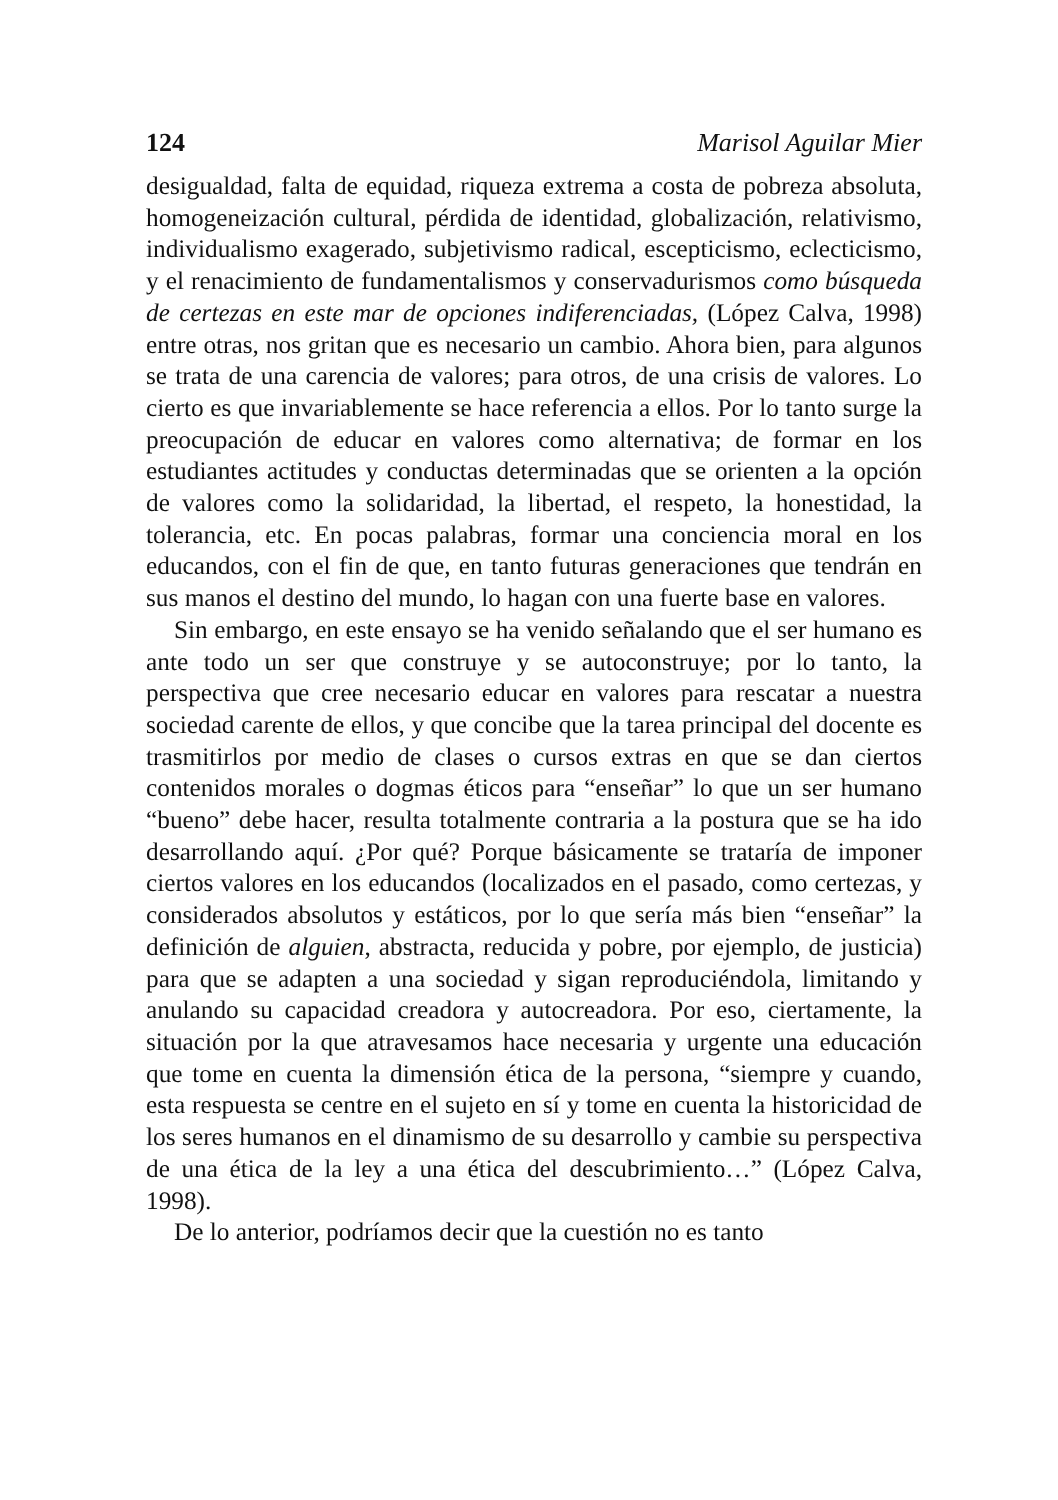124 Marisol Aguilar Mier
desigualdad, falta de equidad, riqueza extrema a costa de pobreza absoluta, homogeneización cultural, pérdida de identidad, globalización, relativismo, individualismo exagerado, subjetivismo radical, escepticismo, eclecticismo, y el renacimiento de fundamentalismos y conservadurismos como búsqueda de certezas en este mar de opciones indiferenciadas, (López Calva, 1998) entre otras, nos gritan que es necesario un cambio. Ahora bien, para algunos se trata de una carencia de valores; para otros, de una crisis de valores. Lo cierto es que invariablemente se hace referencia a ellos. Por lo tanto surge la preocupación de educar en valores como alternativa; de formar en los estudiantes actitudes y conductas determinadas que se orienten a la opción de valores como la solidaridad, la libertad, el respeto, la honestidad, la tolerancia, etc. En pocas palabras, formar una conciencia moral en los educandos, con el fin de que, en tanto futuras generaciones que tendrán en sus manos el destino del mundo, lo hagan con una fuerte base en valores.
Sin embargo, en este ensayo se ha venido señalando que el ser humano es ante todo un ser que construye y se autoconstruye; por lo tanto, la perspectiva que cree necesario educar en valores para rescatar a nuestra sociedad carente de ellos, y que concibe que la tarea principal del docente es trasmitirlos por medio de clases o cursos extras en que se dan ciertos contenidos morales o dogmas éticos para “enseñar” lo que un ser humano “bueno” debe hacer, resulta totalmente contraria a la postura que se ha ido desarrollando aquí. ¿Por qué? Porque básicamente se trataría de imponer ciertos valores en los educandos (localizados en el pasado, como certezas, y considerados absolutos y estáticos, por lo que sería más bien “enseñar” la definición de alguien, abstracta, reducida y pobre, por ejemplo, de justicia) para que se adapten a una sociedad y sigan reproduciéndola, limitando y anulando su capacidad creadora y autocreadora. Por eso, ciertamente, la situación por la que atravesamos hace necesaria y urgente una educación que tome en cuenta la dimensión ética de la persona, “siempre y cuando, esta respuesta se centre en el sujeto en sí y tome en cuenta la historicidad de los seres humanos en el dinamismo de su desarrollo y cambie su perspectiva de una ética de la ley a una ética del descubrimiento…” (López Calva, 1998).
De lo anterior, podríamos decir que la cuestión no es tanto